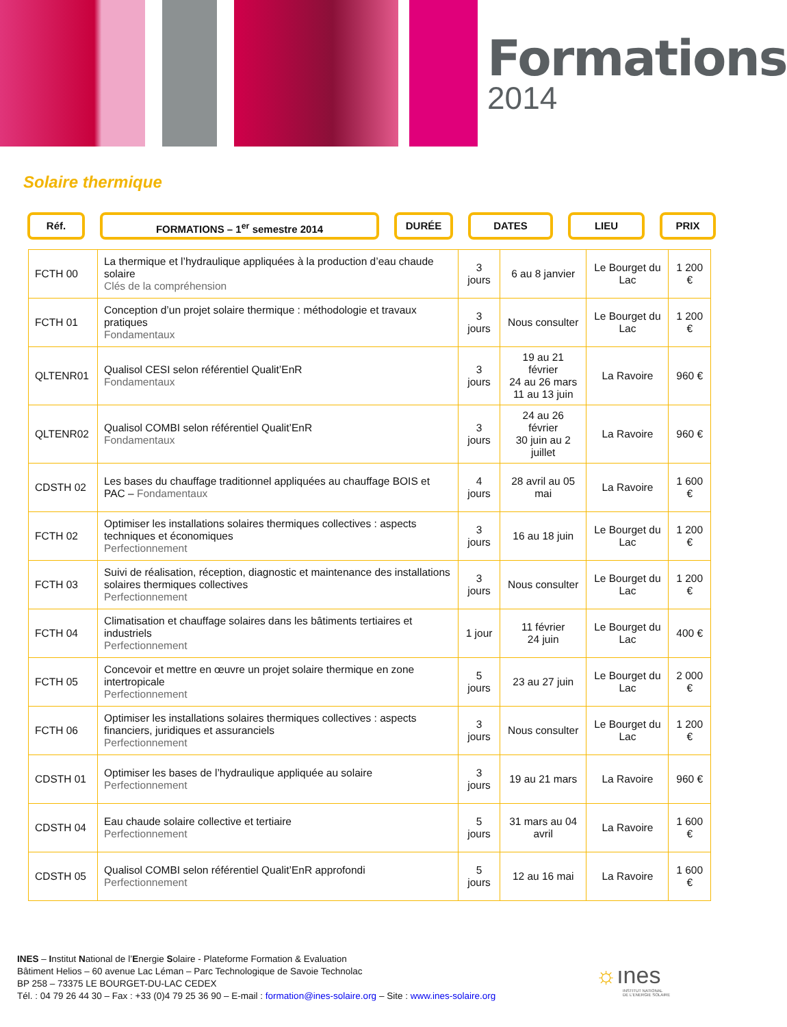Formations
2014
Solaire thermique
Réf. FORMATIONS – 1<sup>er</sup> semestre 2014 DURÉE DATES LIEU PRIX
| FCTH 00 | La thermique et l’hydraulique appliquées à la production d’eau chaude solaire Clés de la compréhension | 3 jours | 6 au 8 janvier | Le Bourget du Lac | 1 200 € |
| FCTH 01 | Conception d’un projet solaire thermique : méthodologie et travaux pratiques Fondamentaux | 3 jours | Nous consulter | Le Bourget du Lac | 1 200 € |
| QLTENR01 | Qualisol CESI selon référentiel Qualit’EnR Fondamentaux | 3 jours | 19 au 21 février 24 au 26 mars 11 au 13 juin | La Ravoire | 960 € |
| QLTENR02 | Qualisol COMBI selon référentiel Qualit’EnR Fondamentaux | 3 jours | 24 au 26 février 30 juin au 2 juillet | La Ravoire | 960 € |
| CDSTH 02 | Les bases du chauffage traditionnel appliquées au chauffage BOIS et PAC – Fondamentaux | 4 jours | 28 avril au 05 mai | La Ravoire | 1 600 € |
| FCTH 02 | Optimiser les installations solaires thermiques collectives : aspects techniques et économiques Perfectionnement | 3 jours | 16 au 18 juin | Le Bourget du Lac | 1 200 € |
| FCTH 03 | Suivi de réalisation, réception, diagnostic et maintenance des installations solaires thermiques collectives Perfectionnement | 3 jours | Nous consulter | Le Bourget du Lac | 1 200 € |
| FCTH 04 | Climatisation et chauffage solaires dans les bâtiments tertiaires et industriels Perfectionnement | 1 jour | 11 février 24 juin | Le Bourget du Lac | 400 € |
| FCTH 05 | Concevoir et mettre en œuvre un projet solaire thermique en zone intertropicale Perfectionnement | 5 jours | 23 au 27 juin | Le Bourget du Lac | 2 000 € |
| FCTH 06 | Optimiser les installations solaires thermiques collectives : aspects financiers, juridiques et assuranciels Perfectionnement | 3 jours | Nous consulter | Le Bourget du Lac | 1 200 € |
| CDSTH 01 | Optimiser les bases de l’hydraulique appliquée au solaire Perfectionnement | 3 jours | 19 au 21 mars | La Ravoire | 960 € |
| CDSTH 04 | Eau chaude solaire collective et tertiaire Perfectionnement | 5 jours | 31 mars au 04 avril | La Ravoire | 1 600 € |
| CDSTH 05 | Qualisol COMBI selon référentiel Qualit’EnR approfondi Perfectionnement | 5 jours | 12 au 16 mai | La Ravoire | 1 600 € |
INES – Institut National de l’Energie Solaire - Plateforme Formation & Evaluation
Bâtiment Helios – 60 avenue Lac Léman – Parc Technologique de Savoie Technolac
BP 258 – 73375 LE BOURGET-DU-LAC CEDEX
Tél. : 04 79 26 44 30 – Fax : +33 (0)4 79 25 36 90 – E-mail : formation@ines-solaire.org – Site : www.ines-solaire.org
☼ınes
INSTITUT NATIONAL
DE L'ENERGIE SOLAIRE